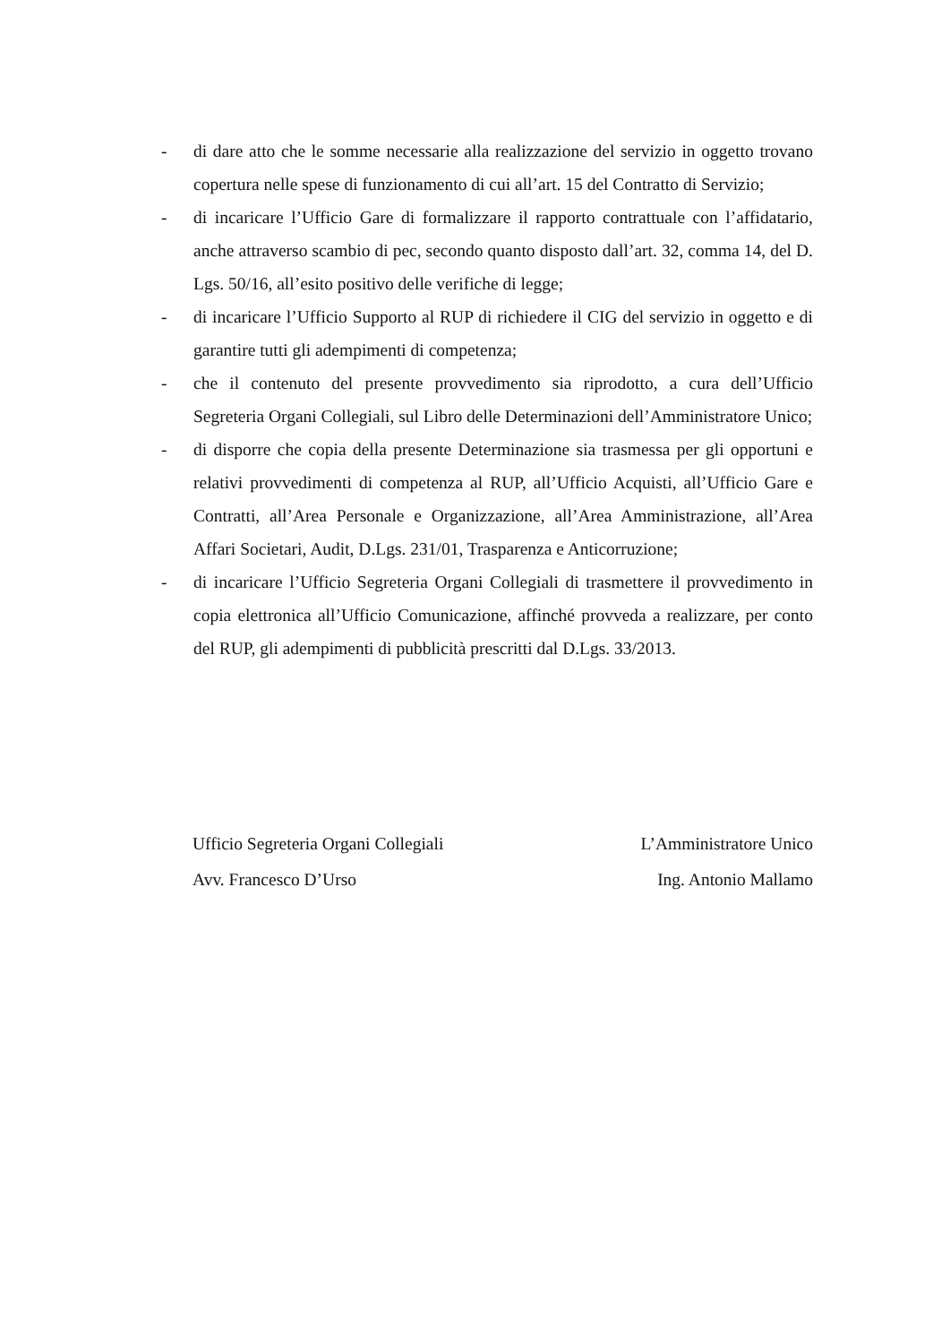- di dare atto che le somme necessarie alla realizzazione del servizio in oggetto trovano copertura nelle spese di funzionamento di cui all’art. 15 del Contratto di Servizio;
- di incaricare l’Ufficio Gare di formalizzare il rapporto contrattuale con l’affidatario, anche attraverso scambio di pec, secondo quanto disposto dall’art. 32, comma 14, del D. Lgs. 50/16, all’esito positivo delle verifiche di legge;
- di incaricare l’Ufficio Supporto al RUP di richiedere il CIG del servizio in oggetto e di garantire tutti gli adempimenti di competenza;
- che il contenuto del presente provvedimento sia riprodotto, a cura dell’Ufficio Segreteria Organi Collegiali, sul Libro delle Determinazioni dell’Amministratore Unico;
- di disporre che copia della presente Determinazione sia trasmessa per gli opportuni e relativi provvedimenti di competenza al RUP, all’Ufficio Acquisti, all’Ufficio Gare e Contratti, all’Area Personale e Organizzazione, all’Area Amministrazione, all’Area Affari Societari, Audit, D.Lgs. 231/01, Trasparenza e Anticorruzione;
- di incaricare l’Ufficio Segreteria Organi Collegiali di trasmettere il provvedimento in copia elettronica all’Ufficio Comunicazione, affinché provveda a realizzare, per conto del RUP, gli adempimenti di pubblicità prescritti dal D.Lgs. 33/2013.
Ufficio Segreteria Organi Collegiali
Avv. Francesco D’Urso
L’Amministratore Unico
Ing. Antonio Mallamo